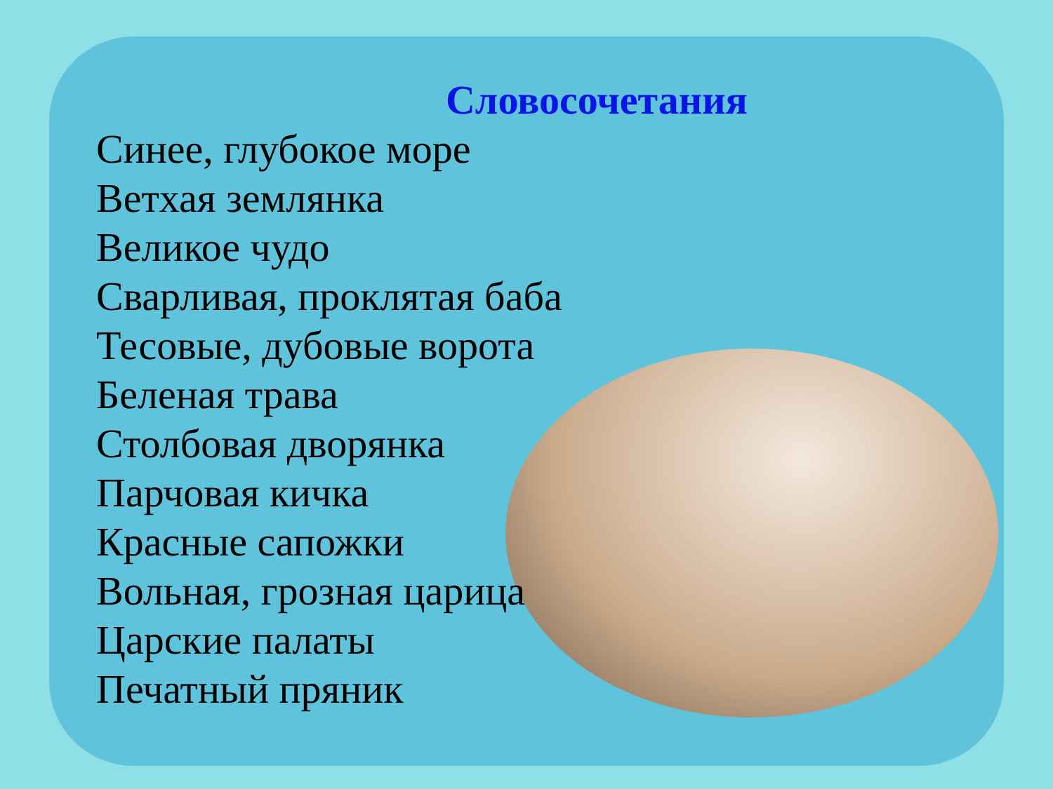Словосочетания
Синее, глубокое море
Ветхая землянка
Великое чудо
Сварливая, проклятая баба
Тесовые, дубовые ворота
Беленая трава
Столбовая дворянка
Парчовая кичка
Красные сапожки
Вольная, грозная царица
Царские палаты
Печатный пряник